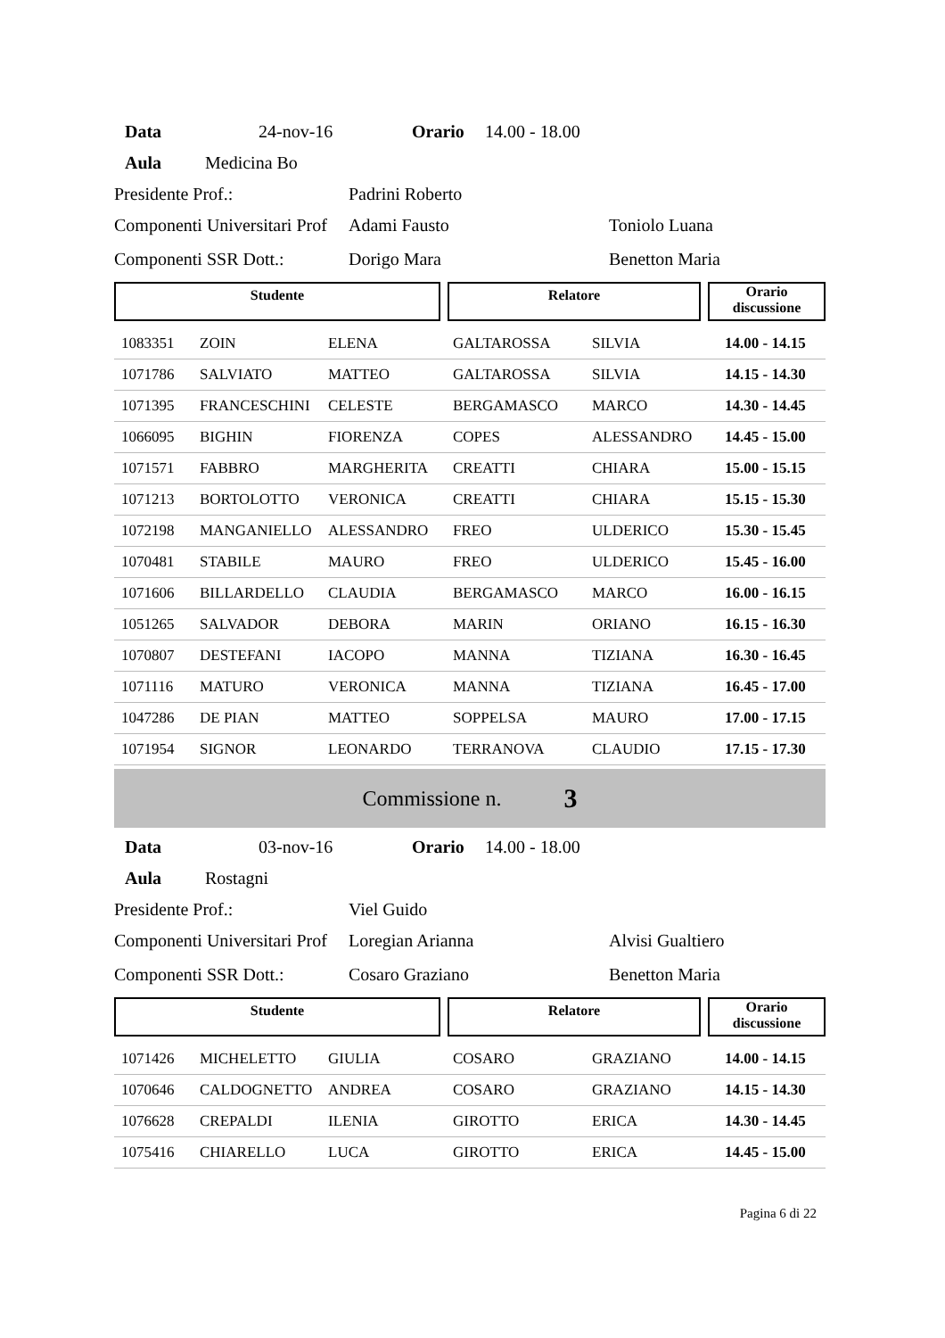Data 24-nov-16 Orario 14.00 - 18.00
Aula Medicina Bo
Presidente Prof.: Padrini Roberto
Componenti Universitari Prof Adami Fausto Toniolo Luana
Componenti SSR Dott.: Dorigo Mara Benetton Maria
Studente Relatore
Orario
discussione
| 1083351 | ZOIN | ELENA | GALTAROSSA | SILVIA | 14.00 - 14.15 |
| 1071786 | SALVIATO | MATTEO | GALTAROSSA | SILVIA | 14.15 - 14.30 |
| 1071395 | FRANCESCHINI | CELESTE | BERGAMASCO | MARCO | 14.30 - 14.45 |
| 1066095 | BIGHIN | FIORENZA | COPES | ALESSANDRO | 14.45 - 15.00 |
| 1071571 | FABBRO | MARGHERITA | CREATTI | CHIARA | 15.00 - 15.15 |
| 1071213 | BORTOLOTTO | VERONICA | CREATTI | CHIARA | 15.15 - 15.30 |
| 1072198 | MANGANIELLO | ALESSANDRO | FREO | ULDERICO | 15.30 - 15.45 |
| 1070481 | STABILE | MAURO | FREO | ULDERICO | 15.45 - 16.00 |
| 1071606 | BILLARDELLO | CLAUDIA | BERGAMASCO | MARCO | 16.00 - 16.15 |
| 1051265 | SALVADOR | DEBORA | MARIN | ORIANO | 16.15 - 16.30 |
| 1070807 | DESTEFANI | IACOPO | MANNA | TIZIANA | 16.30 - 16.45 |
| 1071116 | MATURO | VERONICA | MANNA | TIZIANA | 16.45 - 17.00 |
| 1047286 | DE PIAN | MATTEO | SOPPELSA | MAURO | 17.00 - 17.15 |
| 1071954 | SIGNOR | LEONARDO | TERRANOVA | CLAUDIO | 17.15 - 17.30 |
Commissione n. 3
Data 03-nov-16 Orario 14.00 - 18.00
Aula Rostagni
Presidente Prof.: Viel Guido
Componenti Universitari Prof Loregian Arianna Alvisi Gualtiero
Componenti SSR Dott.: Cosaro Graziano Benetton Maria
Studente Relatore
Orario
discussione
| 1071426 | MICHELETTO | GIULIA | COSARO | GRAZIANO | 14.00 - 14.15 |
| 1070646 | CALDOGNETTO | ANDREA | COSARO | GRAZIANO | 14.15 - 14.30 |
| 1076628 | CREPALDI | ILENIA | GIROTTO | ERICA | 14.30 - 14.45 |
| 1075416 | CHIARELLO | LUCA | GIROTTO | ERICA | 14.45 - 15.00 |
Pagina 6 di 22